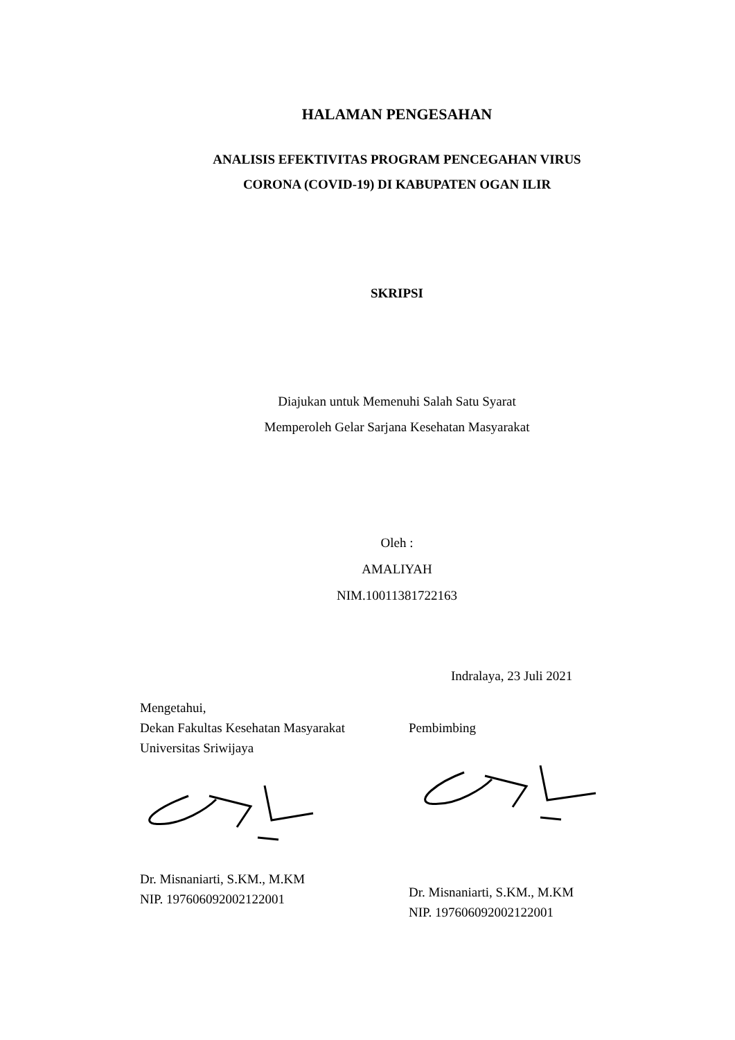HALAMAN PENGESAHAN
ANALISIS EFEKTIVITAS PROGRAM PENCEGAHAN VIRUS
CORONA (COVID-19) DI KABUPATEN OGAN ILIR
SKRIPSI
Diajukan untuk Memenuhi Salah Satu Syarat
Memperoleh Gelar Sarjana Kesehatan Masyarakat
Oleh :
AMALIYAH
NIM.10011381722163
Indralaya, 23 Juli 2021
Mengetahui,
Dekan Fakultas Kesehatan Masyarakat
Universitas Sriwijaya
Dr. Misnaniarti, S.KM., M.KM
NIP. 197606092002122001
Pembimbing
Dr. Misnaniarti, S.KM., M.KM
NIP. 197606092002122001